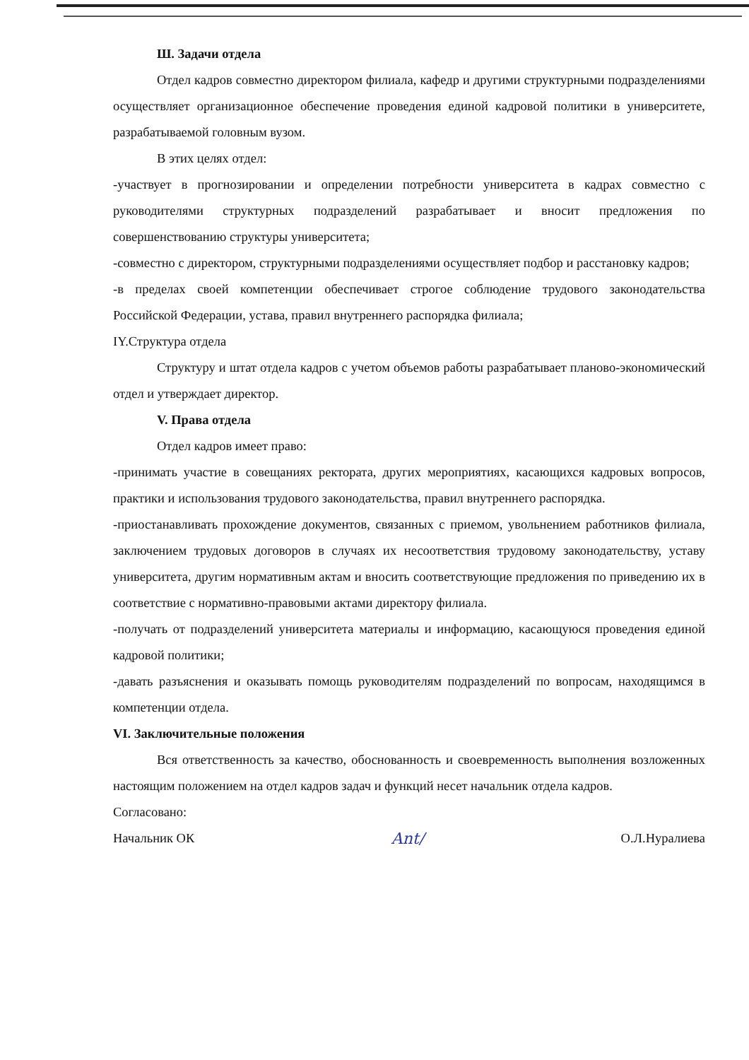Ш. Задачи отдела
Отдел кадров совместно директором филиала, кафедр и другими структурными подразделениями осуществляет организационное обеспечение проведения единой кадровой политики в университете, разрабатываемой головным вузом.
В этих целях отдел:
-участвует в прогнозировании и определении потребности университета в кадрах совместно с руководителями структурных подразделений разрабатывает и вносит предложения по совершенствованию структуры университета;
-совместно с директором, структурными подразделениями осуществляет подбор и расстановку кадров;
-в пределах своей компетенции обеспечивает строгое соблюдение трудового законодательства Российской Федерации, устава, правил внутреннего распорядка филиала;
IY.Структура отдела
Структуру и штат отдела кадров с учетом объемов работы разрабатывает планово-экономический отдел и утверждает директор.
V. Права отдела
Отдел кадров имеет право:
-принимать участие в совещаниях ректората, других мероприятиях, касающихся кадровых вопросов, практики и использования трудового законодательства, правил внутреннего распорядка.
-приостанавливать прохождение документов, связанных с приемом, увольнением работников филиала, заключением трудовых договоров в случаях их несоответствия трудовому законодательству, уставу университета, другим нормативным актам и вносить соответствующие предложения по приведению их в соответствие с нормативно-правовыми актами директору филиала.
-получать от подразделений университета материалы и информацию, касающуюся проведения единой кадровой политики;
-давать разъяснения и оказывать помощь руководителям подразделений по вопросам, находящимся в компетенции отдела.
VI. Заключительные положения
Вся ответственность за качество, обоснованность и своевременность выполнения возложенных настоящим положением на отдел кадров задач и функций несет начальник отдела кадров.
Согласовано:
Начальник ОК Ant/ О.Л.Нуралиева